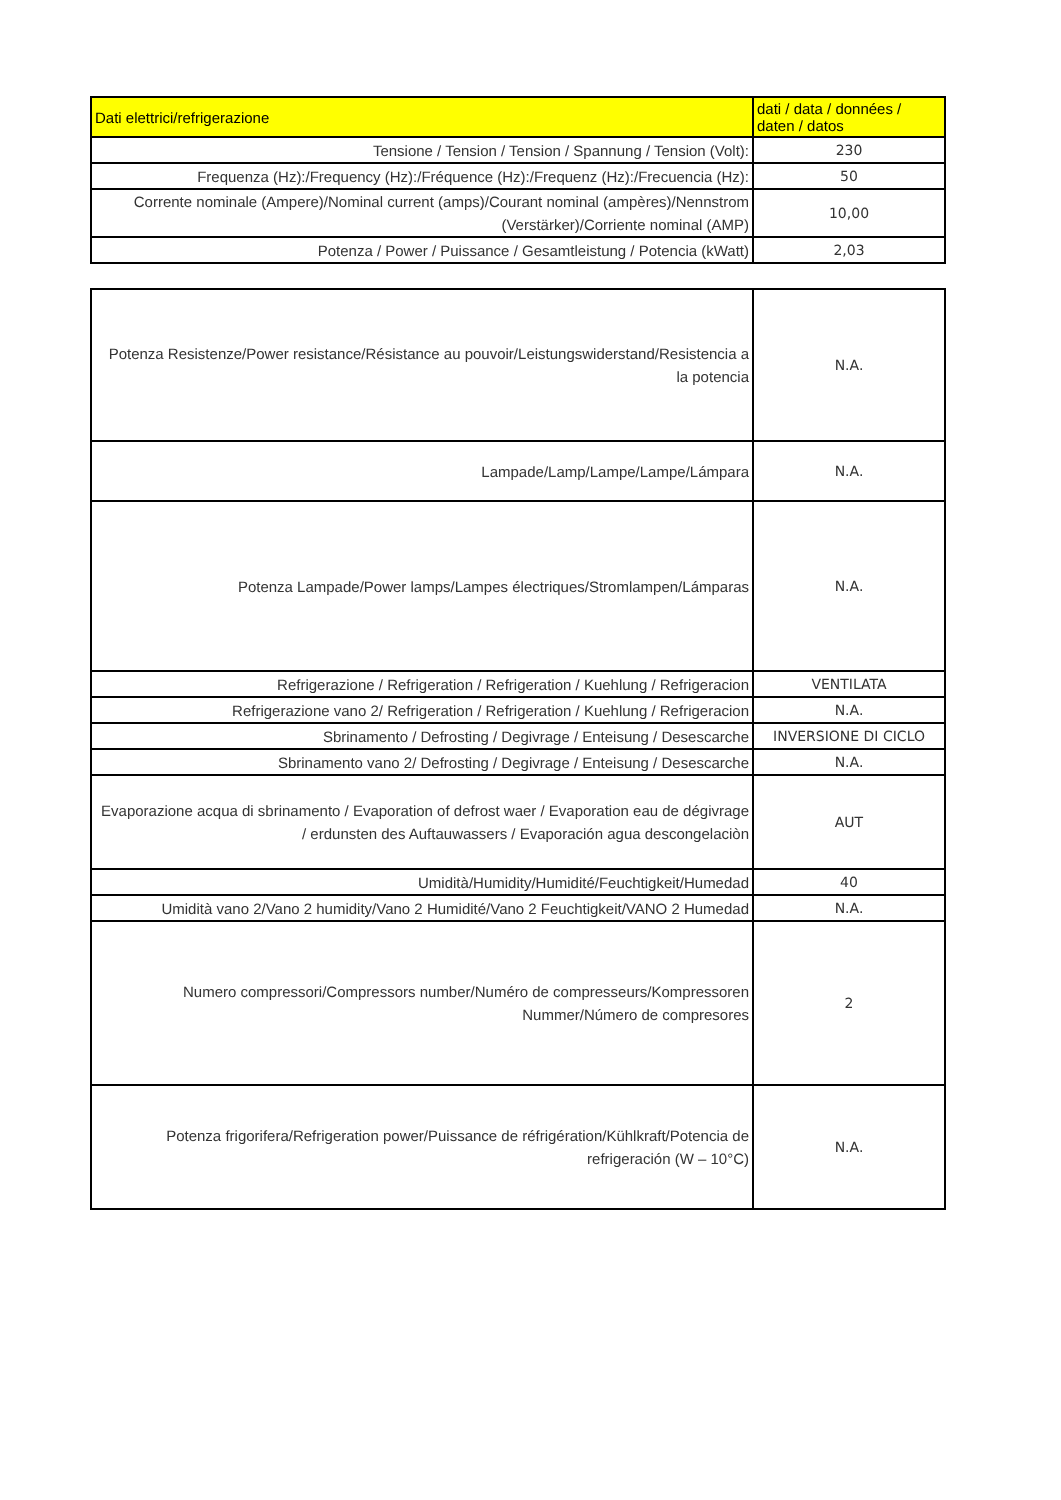| Dati elettrici/refrigerazione | dati / data / données / daten / datos |
| Tensione / Tension / Tension / Spannung / Tension (Volt): | 230 |
| Frequenza (Hz):/Frequency (Hz):/Fréquence (Hz):/Frequenz (Hz):/Frecuencia (Hz): | 50 |
| Corrente nominale (Ampere)/Nominal current (amps)/Courant nominal (ampères)/Nennstrom (Verstärker)/Corriente nominal (AMP) | 10,00 |
| Potenza / Power / Puissance / Gesamtleistung / Potencia (kWatt) | 2,03 |
| Potenza Resistenze/Power resistance/Résistance au pouvoir/Leistungswiderstand/Resistencia a la potencia | N.A. |
| Lampade/Lamp/Lampe/Lampe/Lámpara | N.A. |
| Potenza Lampade/Power lamps/Lampes électriques/Stromlampen/Lámparas | N.A. |
| Refrigerazione / Refrigeration / Refrigeration / Kuehlung / Refrigeracion | VENTILATA |
| Refrigerazione vano 2/ Refrigeration / Refrigeration / Kuehlung / Refrigeracion | N.A. |
| Sbrinamento / Defrosting / Degivrage / Enteisung / Desescarche | INVERSIONE DI CICLO |
| Sbrinamento vano 2/ Defrosting / Degivrage / Enteisung / Desescarche | N.A. |
| Evaporazione acqua di sbrinamento / Evaporation of defrost waer / Evaporation eau de dégivrage / erdunsten des Auftauwassers / Evaporación agua descongelaciòn | AUT |
| Umidità/Humidity/Humidité/Feuchtigkeit/Humedad | 40 |
| Umidità vano 2/Vano 2 humidity/Vano 2 Humidité/Vano 2 Feuchtigkeit/VANO 2 Humedad | N.A. |
| Numero compressori/Compressors number/Numéro de compresseurs/Kompressoren Nummer/Número de compresores | 2 |
| Potenza frigorifera/Refrigeration power/Puissance de réfrigération/Kühlkraft/Potencia de refrigeración (W – 10°C) | N.A. |